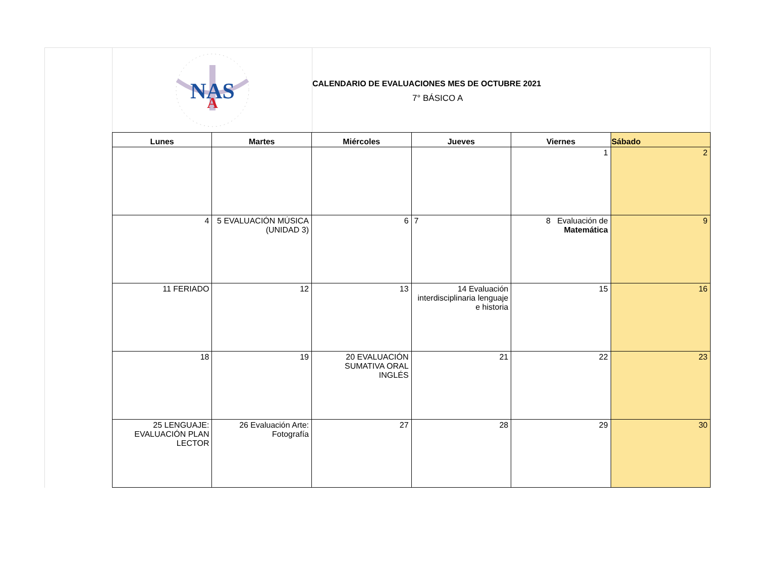NAS
A
CALENDARIO DE EVALUACIONES MES DE OCTUBRE 2021
7° BÁSICO A
| Lunes | Martes | Miércoles | Jueves | Viernes | Sábado |
| --- | --- | --- | --- | --- | --- |
| | | | | 1 | 2 |
| 4 | 5 EVALUACIÓN MÚSICA (UNIDAD 3) | 6 | 7 | 8 Evaluación de Matemática | 9 |
| 11 FERIADO | 12 | 13 | 14 Evaluación interdisciplinaria lenguaje e historia | 15 | 16 |
| 18 | 19 | 20 EVALUACIÓN SUMATIVA ORAL INGLÉS | 21 | 22 | 23 |
| 25 LENGUAJE: EVALUACIÓN PLAN LECTOR | 26 Evaluación Arte: Fotografía | 27 | 28 | 29 | 30 |